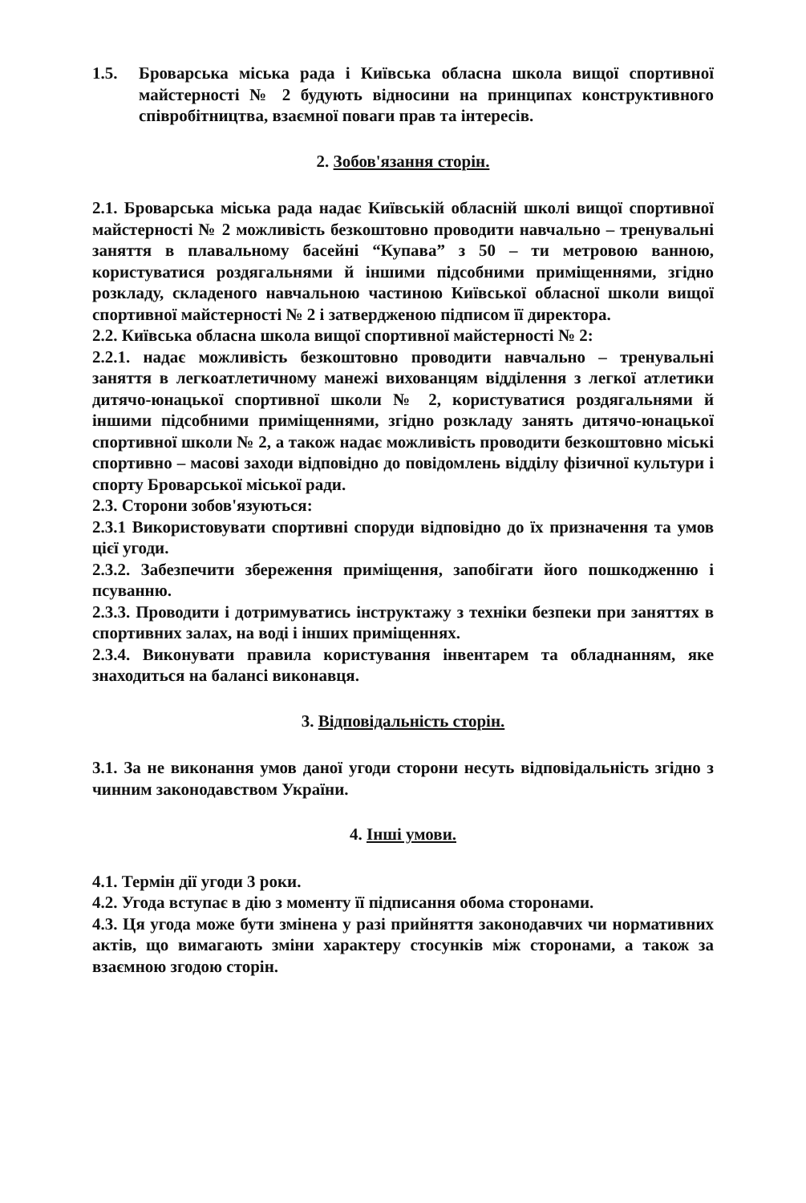1.5. Броварська міська рада і Київська обласна школа вищої спортивної майстерності № 2 будують відносини на принципах конструктивного співробітництва, взаємної поваги прав та інтересів.
2. Зобов'язання сторін.
2.1. Броварська міська рада надає Київській обласній школі вищої спортивної майстерності № 2 можливість безкоштовно проводити навчально – тренувальні заняття в плавальному басейні “Купава” з 50 – ти метровою ванною, користуватися роздягальнями й іншими підсобними приміщеннями, згідно розкладу, складеного навчальною частиною Київської обласної школи вищої спортивної майстерності № 2 і затвердженою підписом її директора.
2.2. Київська обласна школа вищої спортивної майстерності № 2:
2.2.1. надає можливість безкоштовно проводити навчально – тренувальні заняття в легкоатлетичному манежі вихованцям відділення з легкої атлетики дитячо-юнацької спортивної школи № 2, користуватися роздягальнями й іншими підсобними приміщеннями, згідно розкладу занять дитячо-юнацької спортивної школи № 2, а також надає можливість проводити безкоштовно міські спортивно – масові заходи відповідно до повідомлень відділу фізичної культури і спорту Броварської міської ради.
2.3. Сторони зобов'язуються:
2.3.1 Використовувати спортивні споруди відповідно до їх призначення та умов цієї угоди.
2.3.2. Забезпечити збереження приміщення, запобігати його пошкодженню і псуванню.
2.3.3. Проводити і дотримуватись інструктажу з техніки безпеки при заняттях в спортивних залах, на воді і інших приміщеннях.
2.3.4. Виконувати правила користування інвентарем та обладнанням, яке знаходиться на балансі виконавця.
3. Відповідальність сторін.
3.1. За не виконання умов даної угоди сторони несуть відповідальність згідно з чинним законодавством України.
4. Інші умови.
4.1. Термін дії угоди 3 роки.
4.2. Угода вступає в дію з моменту її підписання обома сторонами.
4.3. Ця угода може бути змінена у разі прийняття законодавчих чи нормативних актів, що вимагають зміни характеру стосунків між сторонами, а також за взаємною згодою сторін.